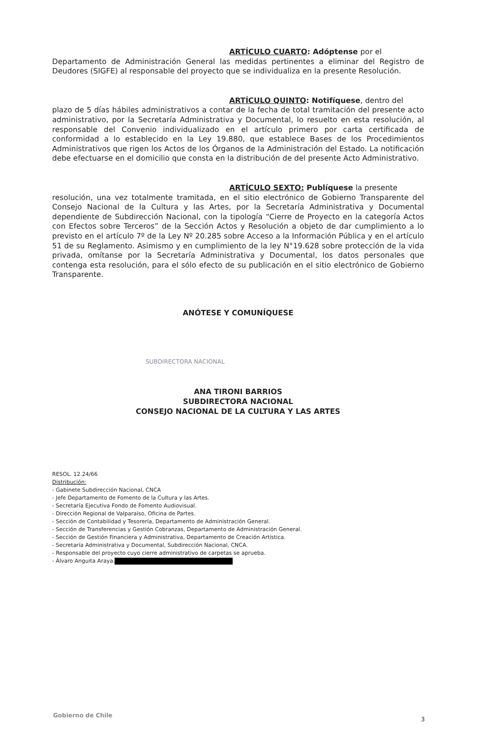ARTÍCULO CUARTO: Adóptense por el
Departamento de Administración General las medidas pertinentes a eliminar del Registro de Deudores (SIGFE) al responsable del proyecto que se individualiza en la presente Resolución.
ARTÍCULO QUINTO: Notifíquese, dentro del
plazo de 5 días hábiles administrativos a contar de la fecha de total tramitación del presente acto administrativo, por la Secretaría Administrativa y Documental, lo resuelto en esta resolución, al responsable del Convenio individualizado en el artículo primero por carta certificada de conformidad a lo establecido en la Ley 19.880, que establece Bases de los Procedimientos Administrativos que rigen los Actos de los Órganos de la Administración del Estado. La notificación debe efectuarse en el domicilio que consta en la distribución de del presente Acto Administrativo.
ARTÍCULO SEXTO: Publíquese la presente
resolución, una vez totalmente tramitada, en el sitio electrónico de Gobierno Transparente del Consejo Nacional de la Cultura y las Artes, por la Secretaría Administrativa y Documental dependiente de Subdirección Nacional, con la tipología “Cierre de Proyecto en la categoría Actos con Efectos sobre Terceros” de la Sección Actos y Resolución a objeto de dar cumplimiento a lo previsto en el artículo 7º de la Ley Nº 20.285 sobre Acceso a la Información Pública y en el artículo 51 de su Reglamento. Asimismo y en cumplimiento de la ley N°19.628 sobre protección de la vida privada, omítanse por la Secretaría Administrativa y Documental, los datos personales que contenga esta resolución, para el sólo efecto de su publicación en el sitio electrónico de Gobierno Transparente.
ANÓTESE Y COMUNÍQUESE
SUBDIRECTORA NACIONAL
ANA TIRONI BARRIOS
SUBDIRECTORA NACIONAL
CONSEJO NACIONAL DE LA CULTURA Y LAS ARTES
RESOL. 12.24/66
Distribución:
- Gabinete Subdirección Nacional, CNCA
- Jefe Departamento de Fomento de la Cultura y las Artes.
- Secretaría Ejecutiva Fondo de Fomento Audiovisual.
- Dirección Regional de Valparaíso, Oficina de Partes.
- Sección de Contabilidad y Tesorería, Departamento de Administración General.
- Sección de Transferencias y Gestión Cobranzas, Departamento de Administración General.
- Sección de Gestión Financiera y Administrativa, Departamento de Creación Artística.
- Secretaría Administrativa y Documental, Subdirección Nacional, CNCA.
- Responsable del proyecto cuyo cierre administrativo de carpetas se aprueba.
- Álvaro Anguita Araya.
Gobierno de Chile
3